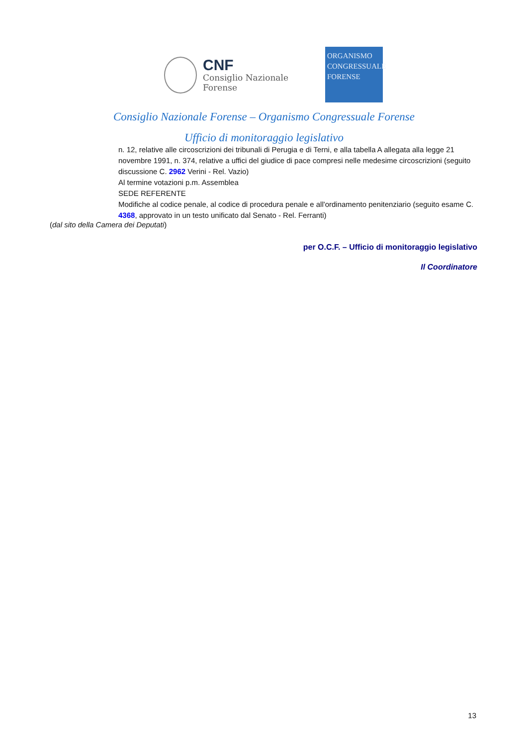CNF
Consiglio Nazionale
Forense
ORGANISMO
CONGRESSUALE
FORENSE
Consiglio Nazionale Forense – Organismo Congressuale Forense
Ufficio di monitoraggio legislativo
n. 12, relative alle circoscrizioni dei tribunali di Perugia e di Terni, e alla tabella A allegata alla legge 21 novembre 1991, n. 374, relative a uffici del giudice di pace compresi nelle medesime circoscrizioni (seguito discussione C. 2962 Verini - Rel. Vazio)
Al termine votazioni p.m. Assemblea
SEDE REFERENTE
Modifiche al codice penale, al codice di procedura penale e all'ordinamento penitenziario (seguito esame C. 4368, approvato in un testo unificato dal Senato - Rel. Ferranti)
(dal sito della Camera dei Deputati)
per O.C.F. – Ufficio di monitoraggio legislativo
Il Coordinatore
13